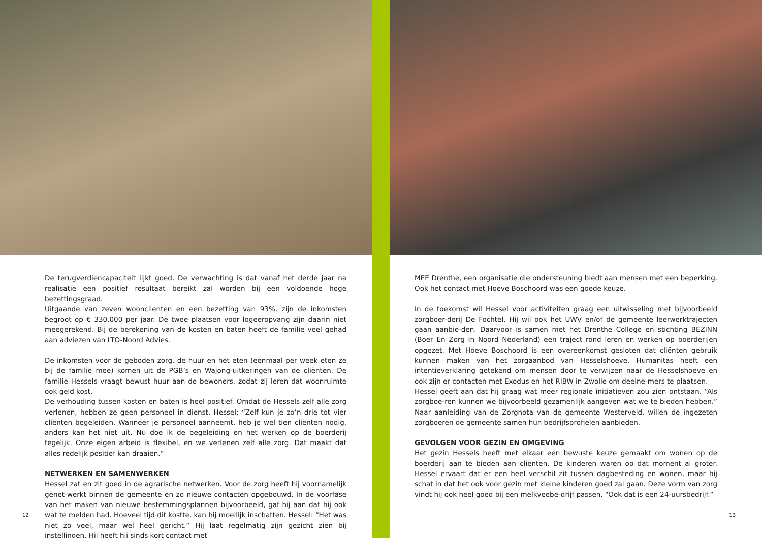De terugverdiencapaciteit lijkt goed. De verwachting is dat vanaf het derde jaar na realisatie een positief resultaat bereikt zal worden bij een voldoende hoge bezettingsgraad.
Uitgaande van zeven woonclienten en een bezetting van 93%, zijn de inkomsten begroot op € 330.000 per jaar. De twee plaatsen voor logeeropvang zijn daarin niet meegerekend. Bij de berekening van de kosten en baten heeft de familie veel gehad aan adviezen van LTO-Noord Advies.
De inkomsten voor de geboden zorg, de huur en het eten (eenmaal per week eten ze bij de familie mee) komen uit de PGB’s en Wajong-uitkeringen van de cliënten. De familie Hessels vraagt bewust huur aan de bewoners, zodat zij leren dat woonruimte ook geld kost.
De verhouding tussen kosten en baten is heel positief. Omdat de Hessels zelf alle zorg verlenen, hebben ze geen personeel in dienst. Hessel: “Zelf kun je zo’n drie tot vier cliënten begeleiden. Wanneer je personeel aanneemt, heb je wel tien cliënten nodig, anders kan het niet uit. Nu doe ik de begeleiding en het werken op de boerderij tegelijk. Onze eigen arbeid is flexibel, en we verlenen zelf alle zorg. Dat maakt dat alles redelijk positief kan draaien.”
NETWERKEN EN SAMENWERKEN
Hessel zat en zit goed in de agrarische netwerken. Voor de zorg heeft hij voornamelijk genet-werkt binnen de gemeente en zo nieuwe contacten opgebouwd. In de voorfase van het maken van nieuwe bestemmingsplannen bijvoorbeeld, gaf hij aan dat hij ook wat te melden had. Hoeveel tijd dit kostte, kan hij moeilijk inschatten. Hessel: “Het was niet zo veel, maar wel heel gericht.” Hij laat regelmatig zijn gezicht zien bij instellingen. Hij heeft hij sinds kort contact met
12
MEE Drenthe, een organisatie die ondersteuning biedt aan mensen met een beperking. Ook het contact met Hoeve Boschoord was een goede keuze.
In de toekomst wil Hessel voor activiteiten graag een uitwisseling met bijvoorbeeld zorgboer-derij De Fochtel. Hij wil ook het UWV en/of de gemeente leerwerktrajecten gaan aanbie-den. Daarvoor is samen met het Drenthe College en stichting BEZINN (Boer En Zorg In Noord Nederland) een traject rond leren en werken op boerderijen opgezet. Met Hoeve Boschoord is een overeenkomst gesloten dat cliënten gebruik kunnen maken van het zorgaanbod van Hesselshoeve. Humanitas heeft een intentieverklaring getekend om mensen door te verwijzen naar de Hesselshoeve en ook zijn er contacten met Exodus en het RIBW in Zwolle om deelne-mers te plaatsen.
Hessel geeft aan dat hij graag wat meer regionale initiatieven zou zien ontstaan. “Als zorgboe-ren kunnen we bijvoorbeeld gezamenlijk aangeven wat we te bieden hebben.” Naar aanleiding van de Zorgnota van de gemeente Westerveld, willen de ingezeten zorgboeren de gemeente samen hun bedrijfsprofielen aanbieden.
GEVOLGEN VOOR GEZIN EN OMGEVING
Het gezin Hessels heeft met elkaar een bewuste keuze gemaakt om wonen op de boerderij aan te bieden aan cliënten. De kinderen waren op dat moment al groter. Hessel ervaart dat er een heel verschil zit tussen dagbesteding en wonen, maar hij schat in dat het ook voor gezin met kleine kinderen goed zal gaan. Deze vorm van zorg vindt hij ook heel goed bij een melkveebe-drijf passen. “Ook dat is een 24-uursbedrijf.”
13